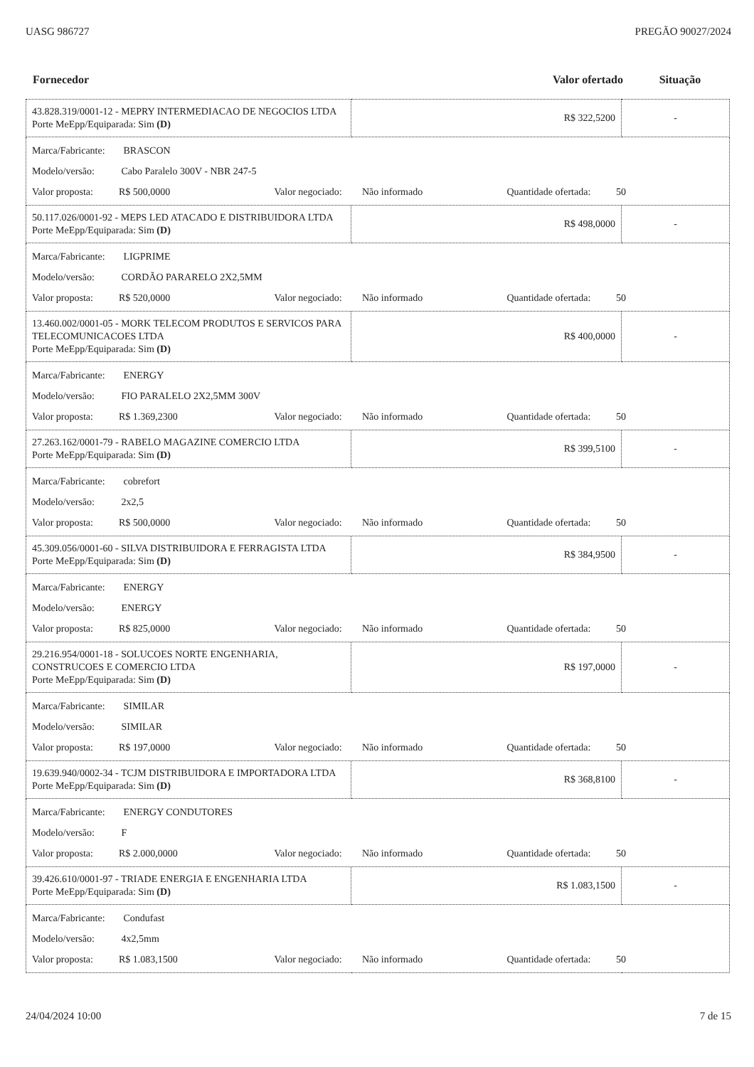UASG 986727 PREGÃO 90027/2024
| Fornecedor | Valor ofertado | Situação |
| --- | --- | --- |
| 43.828.319/0001-12 - MEPRY INTERMEDIACAO DE NEGOCIOS LTDA Porte MeEpp/Equiparada: Sim (D) | R$ 322,5200 | - |
| Marca/Fabricante: BRASCON Modelo/versão: Cabo Paralelo 300V - NBR 247-5 Valor proposta: R$ 500,0000 Valor negociado: Não informado Quantidade ofertada: 50 | | |
| 50.117.026/0001-92 - MEPS LED ATACADO E DISTRIBUIDORA LTDA Porte MeEpp/Equiparada: Sim (D) | R$ 498,0000 | - |
| Marca/Fabricante: LIGPRIME Modelo/versão: CORDÃO PARARELO 2X2,5MM Valor proposta: R$ 520,0000 Valor negociado: Não informado Quantidade ofertada: 50 | | |
| 13.460.002/0001-05 - MORK TELECOM PRODUTOS E SERVICOS PARA TELECOMUNICACOES LTDA Porte MeEpp/Equiparada: Sim (D) | R$ 400,0000 | - |
| Marca/Fabricante: ENERGY Modelo/versão: FIO PARALELO 2X2,5MM 300V Valor proposta: R$ 1.369,2300 Valor negociado: Não informado Quantidade ofertada: 50 | | |
| 27.263.162/0001-79 - RABELO MAGAZINE COMERCIO LTDA Porte MeEpp/Equiparada: Sim (D) | R$ 399,5100 | - |
| Marca/Fabricante: cobrefort Modelo/versão: 2x2,5 Valor proposta: R$ 500,0000 Valor negociado: Não informado Quantidade ofertada: 50 | | |
| 45.309.056/0001-60 - SILVA DISTRIBUIDORA E FERRAGISTA LTDA Porte MeEpp/Equiparada: Sim (D) | R$ 384,9500 | - |
| Marca/Fabricante: ENERGY Modelo/versão: ENERGY Valor proposta: R$ 825,0000 Valor negociado: Não informado Quantidade ofertada: 50 | | |
| 29.216.954/0001-18 - SOLUCOES NORTE ENGENHARIA, CONSTRUCOES E COMERCIO LTDA Porte MeEpp/Equiparada: Sim (D) | R$ 197,0000 | - |
| Marca/Fabricante: SIMILAR Modelo/versão: SIMILAR Valor proposta: R$ 197,0000 Valor negociado: Não informado Quantidade ofertada: 50 | | |
| 19.639.940/0002-34 - TCJM DISTRIBUIDORA E IMPORTADORA LTDA Porte MeEpp/Equiparada: Sim (D) | R$ 368,8100 | - |
| Marca/Fabricante: ENERGY CONDUTORES Modelo/versão: F Valor proposta: R$ 2.000,0000 Valor negociado: Não informado Quantidade ofertada: 50 | | |
| 39.426.610/0001-97 - TRIADE ENERGIA E ENGENHARIA LTDA Porte MeEpp/Equiparada: Sim (D) | R$ 1.083,1500 | - |
| Marca/Fabricante: Condufast Modelo/versão: 4x2,5mm Valor proposta: R$ 1.083,1500 Valor negociado: Não informado Quantidade ofertada: 50 | | |
24/04/2024 10:00 7 de 15